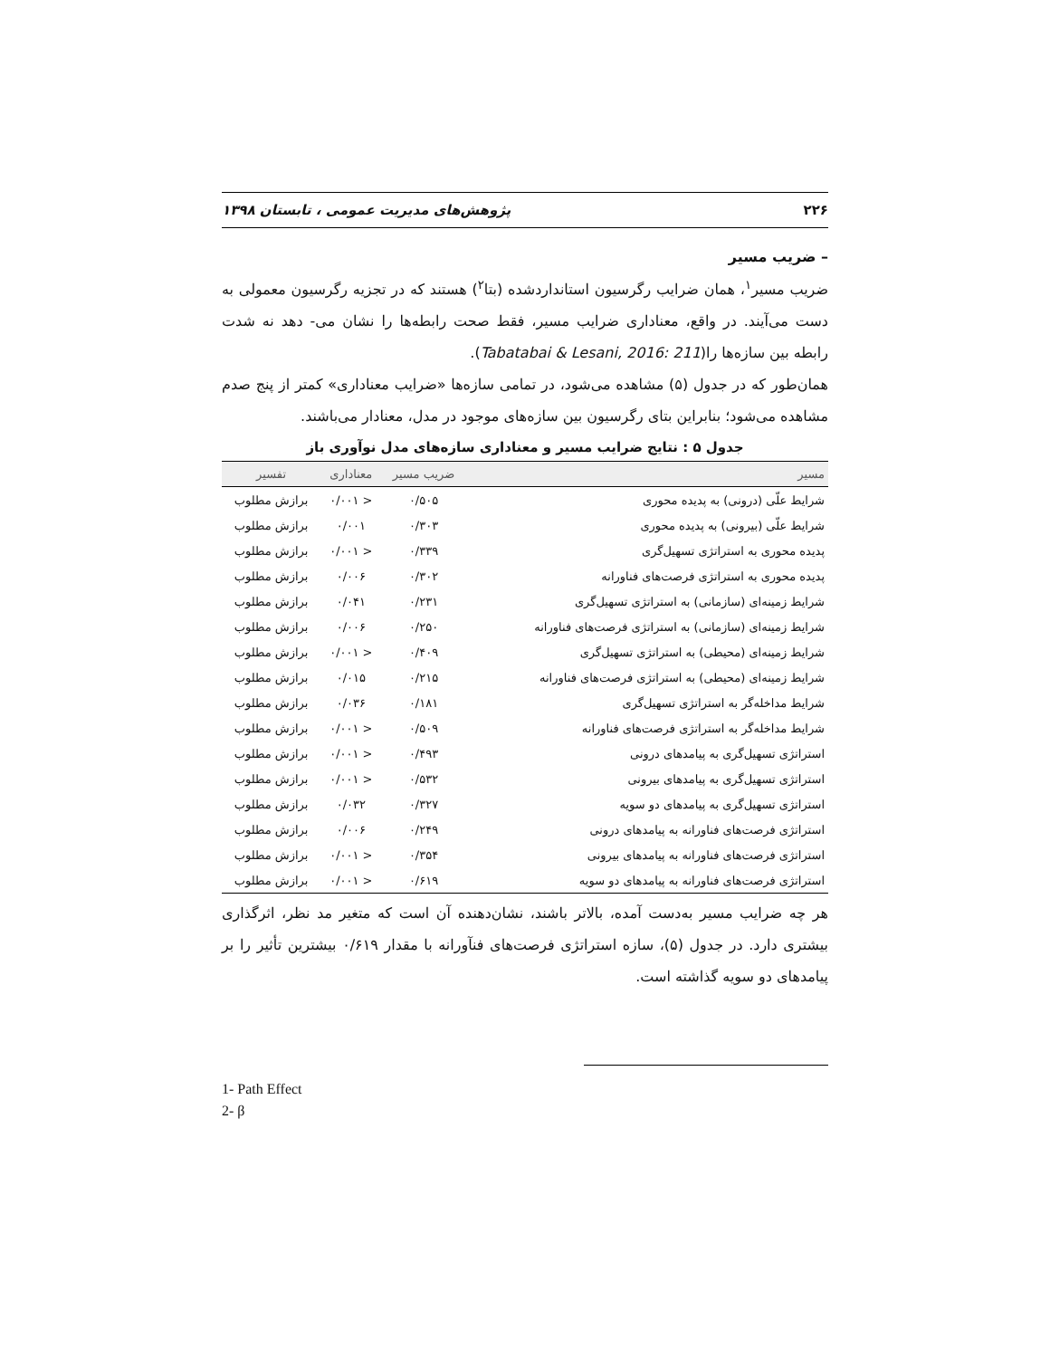۲۲۶ پژوهش‌های مدیریت عمومی ، تابستان ۱۳۹۸
– ضریب مسیر
ضریب مسیر<sup>۱</sup>، همان ضرایب رگرسیون استانداردشده (بتا<sup>۲</sup>) هستند که در تجزیه رگرسیون معمولی به دست می‌آیند. در واقع، معناداری ضرایب مسیر، فقط صحت رابطه‌ها را نشان می‌- دهد نه شدت رابطه بین سازه‌ها را(Tabatabai & Lesani, 2016: 211).
همان‌طور که در جدول (۵) مشاهده می‌شود، در تمامی سازه‌ها «ضرایب معناداری» کمتر از پنج صدم مشاهده می‌شود؛ بنابراین بتای رگرسیون بین سازه‌های موجود در مدل، معنادار می‌باشند.
جدول ۵ : نتایج ضرایب مسیر و معناداری سازه‌های مدل نوآوری باز
| مسیر | ضریب مسیر | معناداری | تفسیر |
| --- | --- | --- | --- |
| شرایط علّی (درونی) به پدیده محوری | ۰/۵۰۵ | < ۰/۰۰۱ | برازش مطلوب |
| شرایط علّی (بیرونی) به پدیده محوری | ۰/۳۰۳ | ۰/۰۰۱ | برازش مطلوب |
| پدیده محوری به استراتژی تسهیل‌گری | ۰/۳۳۹ | < ۰/۰۰۱ | برازش مطلوب |
| پدیده محوری به استراتژی فرصت‌های فناورانه | ۰/۳۰۲ | ۰/۰۰۶ | برازش مطلوب |
| شرایط زمینه‌ای (سازمانی) به استراتژی تسهیل‌گری | ۰/۲۳۱ | ۰/۰۴۱ | برازش مطلوب |
| شرایط زمینه‌ای (سازمانی) به استراتژی فرصت‌های فناورانه | ۰/۲۵۰ | ۰/۰۰۶ | برازش مطلوب |
| شرایط زمینه‌ای (محیطی) به استراتژی تسهیل‌گری | ۰/۴۰۹ | < ۰/۰۰۱ | برازش مطلوب |
| شرایط زمینه‌ای (محیطی) به استراتژی فرصت‌های فناورانه | ۰/۲۱۵ | ۰/۰۱۵ | برازش مطلوب |
| شرایط مداخله‌گر به استراتژی تسهیل‌گری | ۰/۱۸۱ | ۰/۰۳۶ | برازش مطلوب |
| شرایط مداخله‌گر به استراتژی فرصت‌های فناورانه | ۰/۵۰۹ | < ۰/۰۰۱ | برازش مطلوب |
| استراتژی تسهیل‌گری به پیامدهای درونی | ۰/۴۹۳ | < ۰/۰۰۱ | برازش مطلوب |
| استراتژی تسهیل‌گری به پیامدهای بیرونی | ۰/۵۳۲ | < ۰/۰۰۱ | برازش مطلوب |
| استراتژی تسهیل‌گری به پیامدهای دو سویه | ۰/۳۲۷ | ۰/۰۳۲ | برازش مطلوب |
| استراتژی فرصت‌های فناورانه به پیامدهای درونی | ۰/۲۴۹ | ۰/۰۰۶ | برازش مطلوب |
| استراتژی فرصت‌های فناورانه به پیامدهای بیرونی | ۰/۳۵۴ | < ۰/۰۰۱ | برازش مطلوب |
| استراتژی فرصت‌های فناورانه به پیامدهای دو سویه | ۰/۶۱۹ | < ۰/۰۰۱ | برازش مطلوب |
هر چه ضرایب مسیر به‌دست آمده، بالاتر باشند، نشان‌دهنده آن است که متغیر مد نظر، اثرگذاری بیشتری دارد. در جدول (۵)، سازه استراتژی فرصت‌های فنآورانه با مقدار ۰/۶۱۹ بیشترین تأثیر را بر پیامدهای دو سویه گذاشته است.
1- Path Effect
2- β